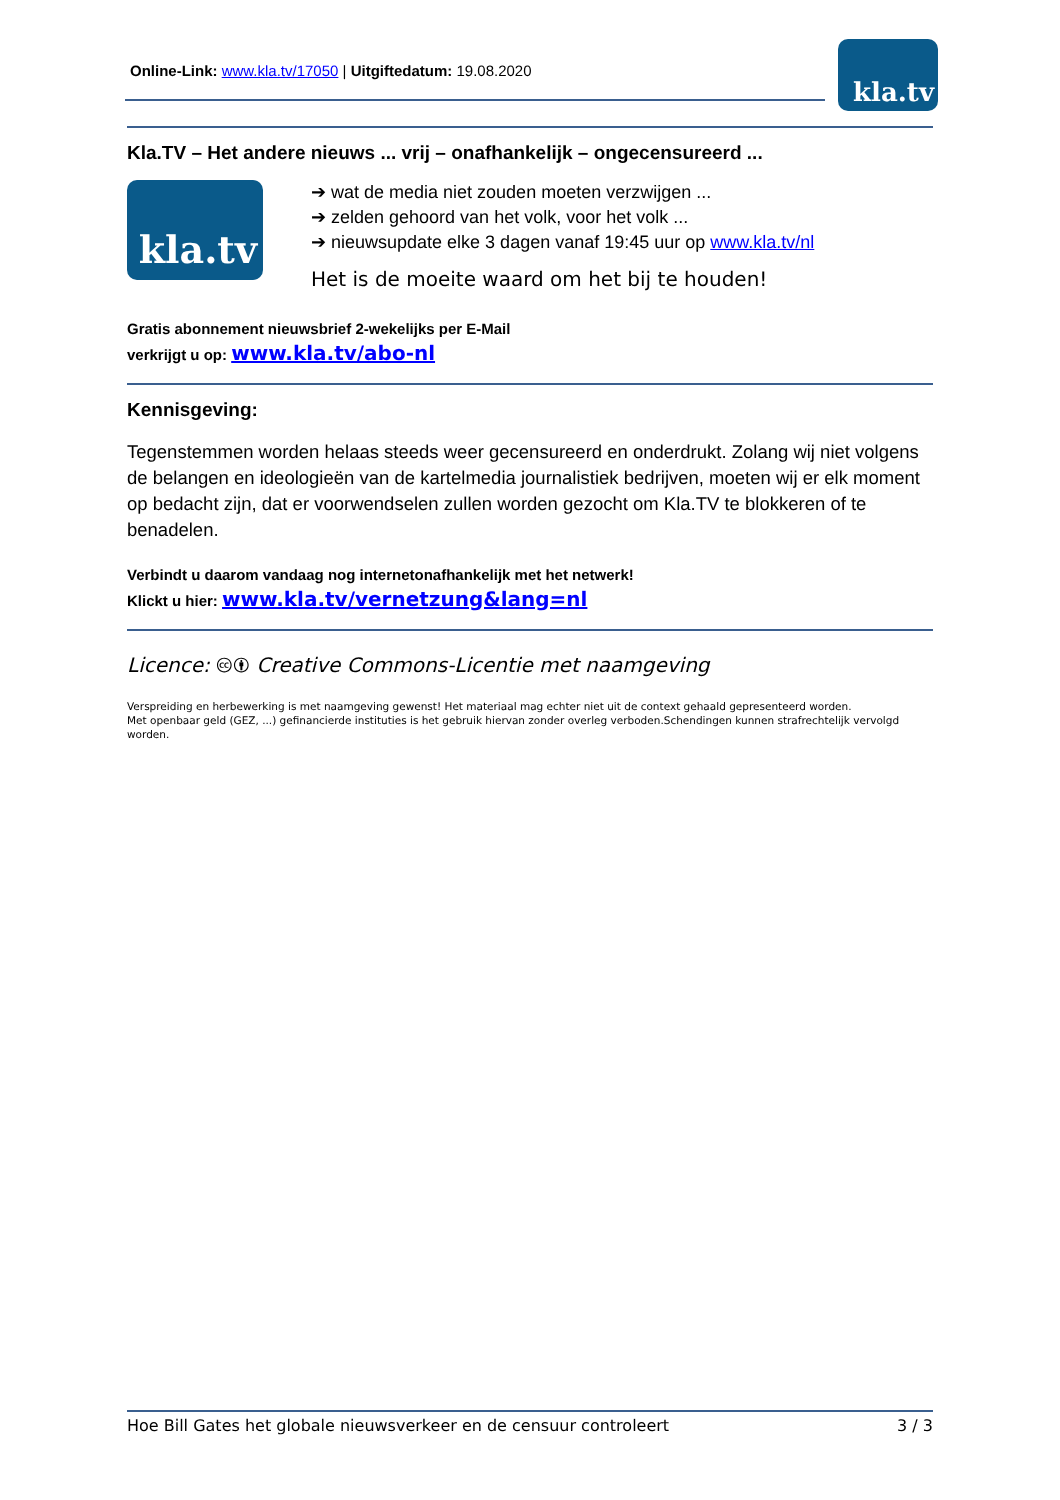Online-Link: www.kla.tv/17050 | Uitgiftedatum: 19.08.2020 kla.tv
Kla.TV – Het andere nieuws ... vrij – onafhankelijk – ongecensureerd ...
kla.tv
➔ wat de media niet zouden moeten verzwijgen ...
➔ zelden gehoord van het volk, voor het volk ...
➔ nieuwsupdate elke 3 dagen vanaf 19:45 uur op www.kla.tv/nl
Het is de moeite waard om het bij te houden!
Gratis abonnement nieuwsbrief 2-wekelijks per E-Mail
verkrijgt u op: www.kla.tv/abo-nl
Kennisgeving:
Tegenstemmen worden helaas steeds weer gecensureerd en onderdrukt. Zolang wij niet volgens de belangen en ideologieën van de kartelmedia journalistiek bedrijven, moeten wij er elk moment op bedacht zijn, dat er voorwendselen zullen worden gezocht om Kla.TV te blokkeren of te benadelen.
Verbindt u daarom vandaag nog internetonafhankelijk met het netwerk!
Klickt u hier: www.kla.tv/vernetzung&lang=nl
Licence: 🅭🅯 Creative Commons-Licentie met naamgeving
Verspreiding en herbewerking is met naamgeving gewenst! Het materiaal mag echter niet uit de context gehaald gepresenteerd worden.
Met openbaar geld (GEZ, ...) gefinancierde instituties is het gebruik hiervan zonder overleg verboden.Schendingen kunnen strafrechtelijk vervolgd worden.
Hoe Bill Gates het globale nieuwsverkeer en de censuur controleert 3 / 3